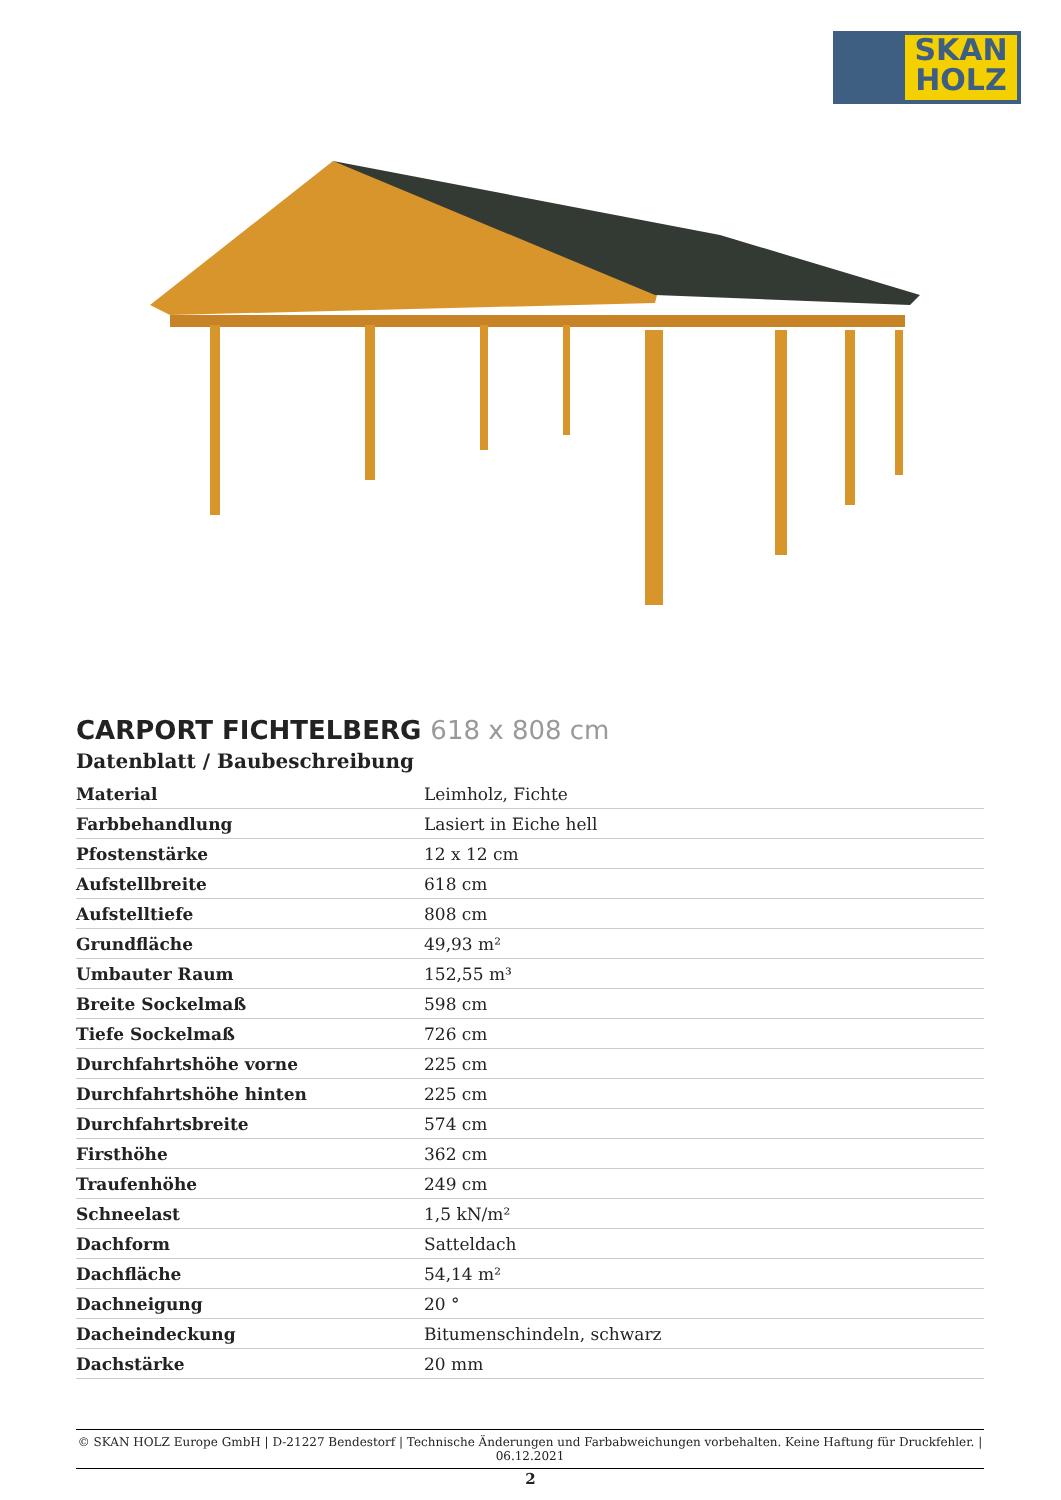SKAN
HOLZ
CARPORT FICHTELBERG 618 x 808 cm
Datenblatt / Baubeschreibung
| Material | Leimholz, Fichte |
| Farbbehandlung | Lasiert in Eiche hell |
| Pfostenstärke | 12 x 12 cm |
| Aufstellbreite | 618 cm |
| Aufstelltiefe | 808 cm |
| Grundfläche | 49,93 m² |
| Umbauter Raum | 152,55 m³ |
| Breite Sockelmaß | 598 cm |
| Tiefe Sockelmaß | 726 cm |
| Durchfahrtshöhe vorne | 225 cm |
| Durchfahrtshöhe hinten | 225 cm |
| Durchfahrtsbreite | 574 cm |
| Firsthöhe | 362 cm |
| Traufenhöhe | 249 cm |
| Schneelast | 1,5 kN/m² |
| Dachform | Satteldach |
| Dachfläche | 54,14 m² |
| Dachneigung | 20 ° |
| Dacheindeckung | Bitumenschindeln, schwarz |
| Dachstärke | 20 mm |
© SKAN HOLZ Europe GmbH | D-21227 Bendestorf | Technische Änderungen und Farbabweichungen vorbehalten. Keine Haftung für Druckfehler. | 06.12.2021
2